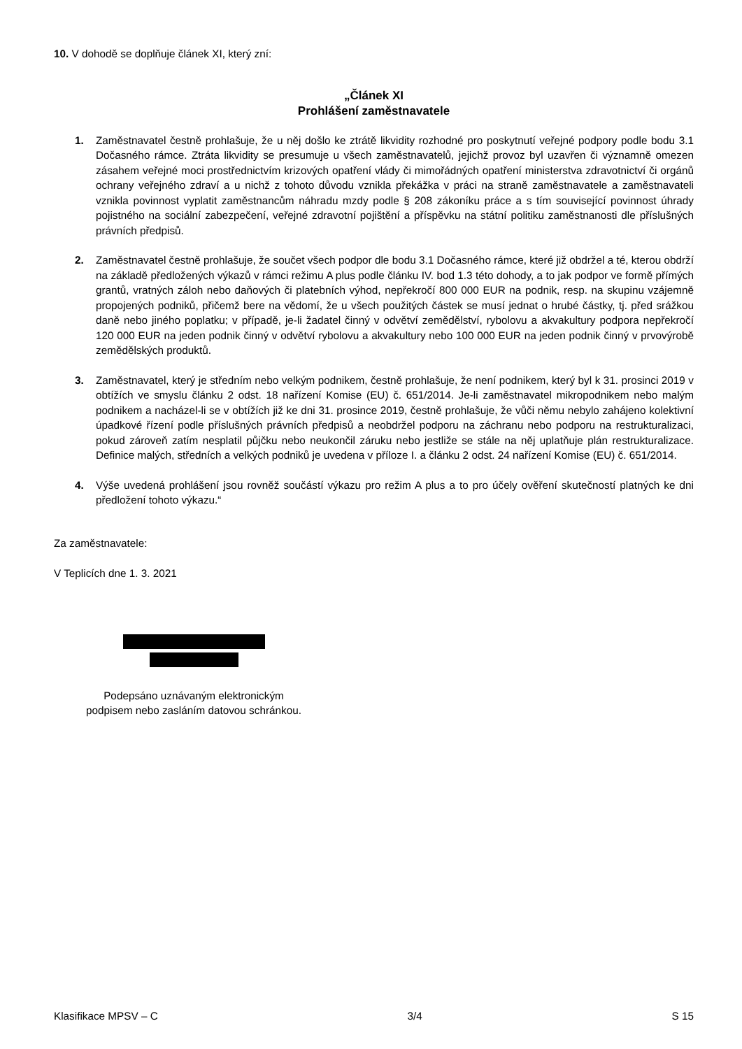10. V dohodě se doplňuje článek XI, který zní:
„Článek XI
Prohlášení zaměstnavatele
1. Zaměstnavatel čestně prohlašuje, že u něj došlo ke ztrátě likvidity rozhodné pro poskytnutí veřejné podpory podle bodu 3.1 Dočasného rámce. Ztráta likvidity se presumuje u všech zaměstnavatelů, jejichž provoz byl uzavřen či významně omezen zásahem veřejné moci prostřednictvím krizových opatření vlády či mimořádných opatření ministerstva zdravotnictví či orgánů ochrany veřejného zdraví a u nichž z tohoto důvodu vznikla překážka v práci na straně zaměstnavatele a zaměstnavateli vznikla povinnost vyplatit zaměstnancům náhradu mzdy podle § 208 zákoníku práce a s tím související povinnost úhrady pojistného na sociální zabezpečení, veřejné zdravotní pojištění a příspěvku na státní politiku zaměstnanosti dle příslušných právních předpisů.
2. Zaměstnavatel čestně prohlašuje, že součet všech podpor dle bodu 3.1 Dočasného rámce, které již obdržel a té, kterou obdrží na základě předložených výkazů v rámci režimu A plus podle článku IV. bod 1.3 této dohody, a to jak podpor ve formě přímých grantů, vratných záloh nebo daňových či platebních výhod, nepřekročí 800 000 EUR na podnik, resp. na skupinu vzájemně propojených podniků, přičemž bere na vědomí, že u všech použitých částek se musí jednat o hrubé částky, tj. před srážkou daně nebo jiného poplatku; v případě, je-li žadatel činný v odvětví zemědělství, rybolovu a akvakultury podpora nepřekročí 120 000 EUR na jeden podnik činný v odvětví rybolovu a akvakultury nebo 100 000 EUR na jeden podnik činný v prvovýrobě zemědělských produktů.
3. Zaměstnavatel, který je středním nebo velkým podnikem, čestně prohlašuje, že není podnikem, který byl k 31. prosinci 2019 v obtížích ve smyslu článku 2 odst. 18 nařízení Komise (EU) č. 651/2014. Je-li zaměstnavatel mikropodnikem nebo malým podnikem a nacházel-li se v obtížích již ke dni 31. prosince 2019, čestně prohlašuje, že vůči němu nebylo zahájeno kolektivní úpadkové řízení podle příslušných právních předpisů a neobdržel podporu na záchranu nebo podporu na restrukturalizaci, pokud zároveň zatím nesplatil půjčku nebo neukončil záruku nebo jestliže se stále na něj uplatňuje plán restrukturalizace. Definice malých, středních a velkých podniků je uvedena v příloze I. a článku 2 odst. 24 nařízení Komise (EU) č. 651/2014.
4. Výše uvedená prohlášení jsou rovněž součástí výkazu pro režim A plus a to pro účely ověření skutečností platných ke dni předložení tohoto výkazu.“
Za zaměstnavatele:
V Teplicích dne 1. 3. 2021
Podepsáno uznávaným elektronickým
podpisem nebo zasláním datovou schránkou.
Klasifikace MPSV – C 3/4 S 15